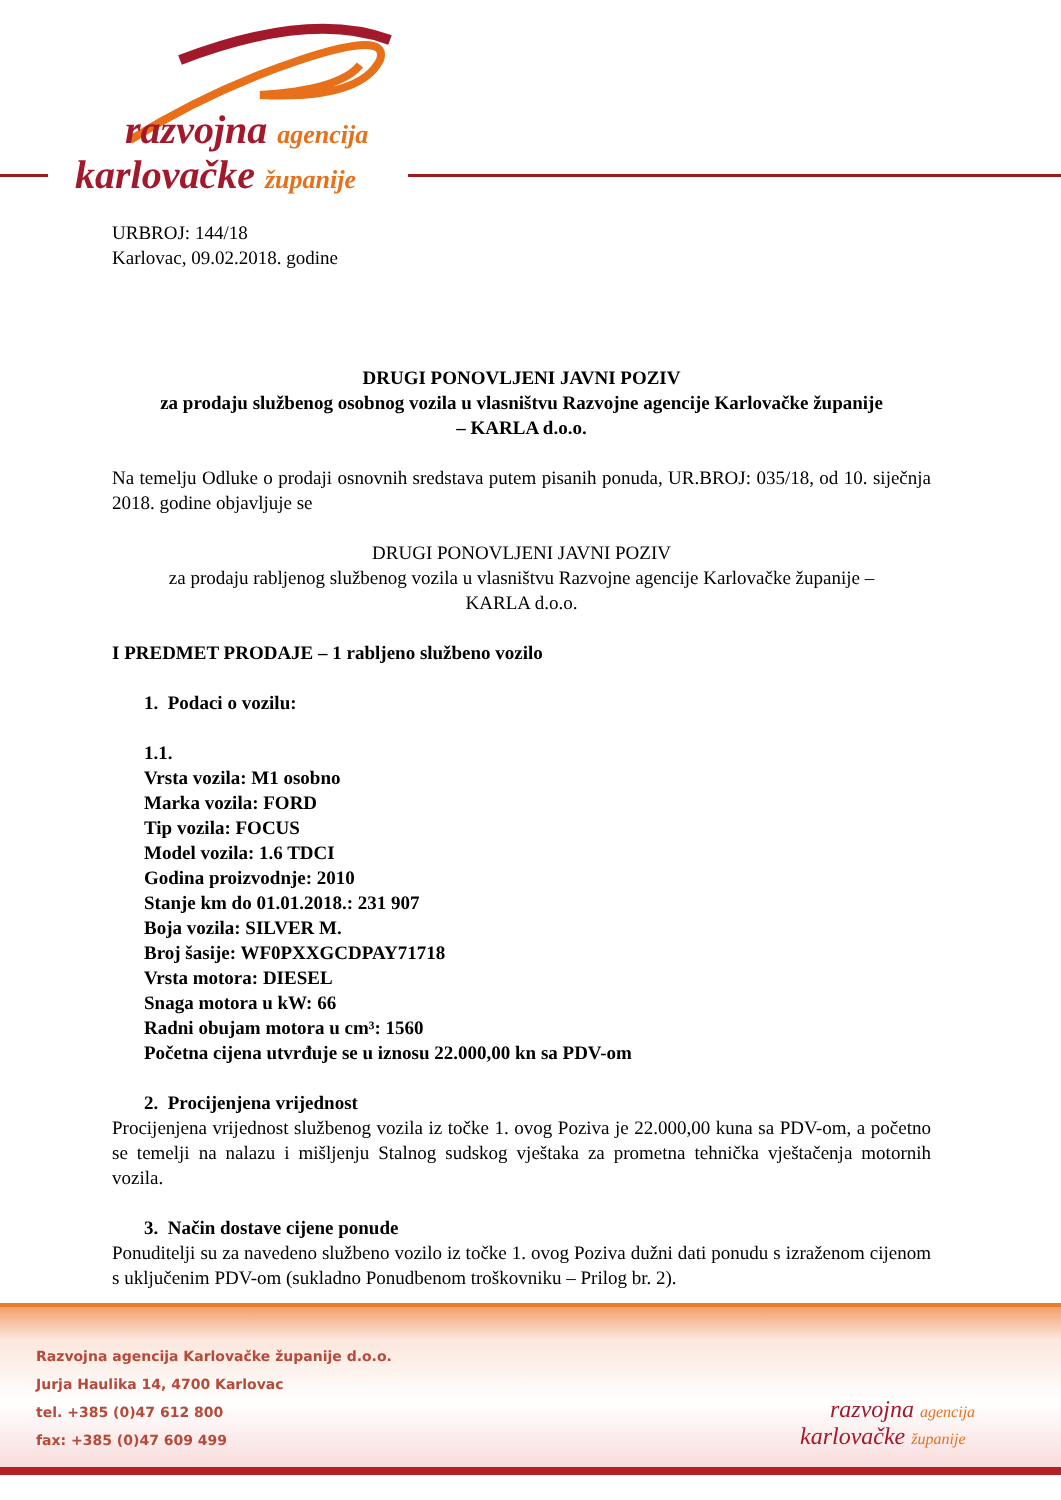razvojna agencija
karlovačke županije
URBROJ: 144/18
Karlovac, 09.02.2018. godine
DRUGI PONOVLJENI JAVNI POZIV
za prodaju službenog osobnog vozila u vlasništvu Razvojne agencije Karlovačke županije
– KARLA d.o.o.
Na temelju Odluke o prodaji osnovnih sredstava putem pisanih ponuda, UR.BROJ: 035/18, od 10. siječnja 2018. godine objavljuje se
DRUGI PONOVLJENI JAVNI POZIV
za prodaju rabljenog službenog vozila u vlasništvu Razvojne agencije Karlovačke županije –
KARLA d.o.o.
I PREDMET PRODAJE – 1 rabljeno službeno vozilo
1. Podaci o vozilu:
1.1.
Vrsta vozila: M1 osobno
Marka vozila: FORD
Tip vozila: FOCUS
Model vozila: 1.6 TDCI
Godina proizvodnje: 2010
Stanje km do 01.01.2018.: 231 907
Boja vozila: SILVER M.
Broj šasije: WF0PXXGCDPAY71718
Vrsta motora: DIESEL
Snaga motora u kW: 66
Radni obujam motora u cm³: 1560
Početna cijena utvrđuje se u iznosu 22.000,00 kn sa PDV-om
2. Procijenjena vrijednost
Procijenjena vrijednost službenog vozila iz točke 1. ovog Poziva je 22.000,00 kuna sa PDV-om, a početno se temelji na nalazu i mišljenju Stalnog sudskog vještaka za prometna tehnička vještačenja motornih vozila.
3. Način dostave cijene ponude
Ponuditelji su za navedeno službeno vozilo iz točke 1. ovog Poziva dužni dati ponudu s izraženom cijenom s uključenim PDV-om (sukladno Ponudbenom troškovniku – Prilog br. 2).
Razvojna agencija Karlovačke županije d.o.o.
Jurja Haulika 14, 4700 Karlovac
tel. +385 (0)47 612 800
fax: +385 (0)47 609 499
razvojna agencija
karlovačke županije